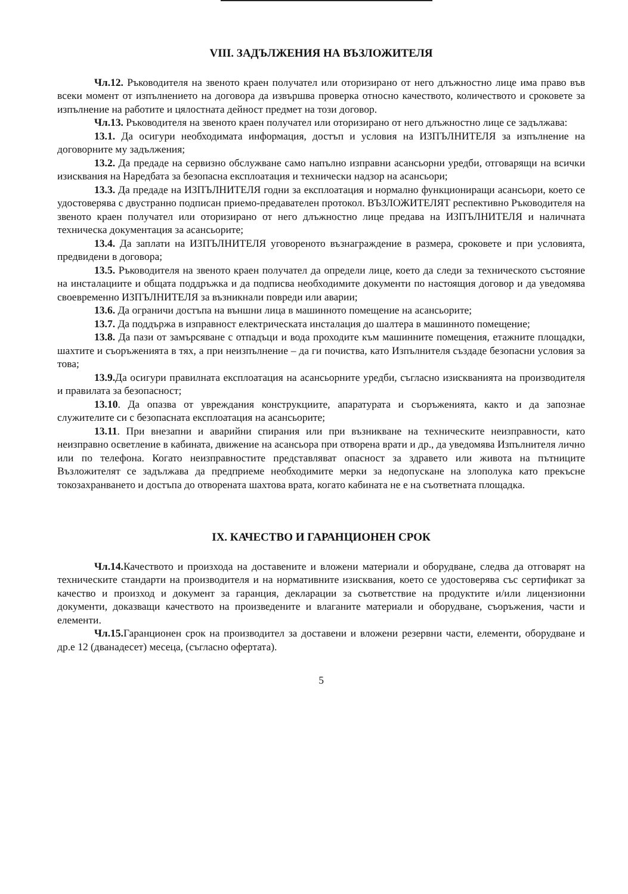VIII. ЗАДЪЛЖЕНИЯ НА ВЪЗЛОЖИТЕЛЯ
Чл.12. Ръководителя на звеното краен получател или оторизирано от него длъжностно лице има право във всеки момент от изпълнението на договора да извършва проверка относно качеството, количеството и сроковете за изпълнение на работите и цялостната дейност предмет на този договор.
Чл.13. Ръководителя на звеното краен получател или оторизирано от него длъжностно лице се задължава:
13.1. Да осигури необходимата информация, достъп и условия на ИЗПЪЛНИТЕЛЯ за изпълнение на договорните му задължения;
13.2. Да предаде на сервизно обслужване само напълно изправни асансьорни уредби, отговарящи на всички изисквания на Наредбата за безопасна експлоатация и технически надзор на асансьори;
13.3. Да предаде на ИЗПЪЛНИТЕЛЯ годни за експлоатация и нормално функциониращи асансьори, което се удостоверява с двустранно подписан приемо-предавателен протокол. ВЪЗЛОЖИТЕЛЯТ респективно Ръководителя на звеното краен получател или оторизирано от него длъжностно лице предава на ИЗПЪЛНИТЕЛЯ и наличната техническа документация за асансьорите;
13.4. Да заплати на ИЗПЪЛНИТЕЛЯ уговореното възнаграждение в размера, сроковете и при условията, предвидени в договора;
13.5. Ръководителя на звеното краен получател да определи лице, което да следи за техническото състояние на инсталациите и общата поддръжка и да подписва необходимите документи по настоящия договор и да уведомява своевременно ИЗПЪЛНИТЕЛЯ за възникнали повреди или аварии;
13.6. Да ограничи достъпа на външни лица в машинното помещение на асансьорите;
13.7. Да поддържа в изправност електрическата инсталация до шалтера в машинното помещение;
13.8. Да пази от замърсяване с отпадъци и вода проходите към машинните помещения, етажните площадки, шахтите и съоръженията в тях, а при неизпълнение – да ги почиства, като Изпълнителя създаде безопасни условия за това;
13.9. Да осигури правилната експлоатация на асансьорните уредби, съгласно изискванията на производителя и правилата за безопасност;
13.10. Да опазва от увреждания конструкциите, апаратурата и съоръженията, както и да запознае служителите си с безопасната експлоатация на асансьорите;
13.11. При внезапни и аварийни спирания или при възникване на техническите неизправности, като неизправно осветление в кабината, движение на асансьора при отворена врати и др., да уведомява Изпълнителя лично или по телефона. Когато неизправностите представляват опасност за здравето или живота на пътниците Възложителят се задължава да предприеме необходимите мерки за недопускане на злополука като прекъсне токозахранването и достъпа до отворената шахтова врата, когато кабината не е на съответната площадка.
IX. КАЧЕСТВО И ГАРАНЦИОНЕН СРОК
Чл.14. Качеството и произхода на доставените и вложени материали и оборудване, следва да отговарят на техническите стандарти на производителя и на нормативните изисквания, което се удостоверява със сертификат за качество и произход и документ за гаранция, декларации за съответствие на продуктите и/или лицензионни документи, доказващи качеството на произведените и влаганите материали и оборудване, съоръжения, части и елементи.
Чл.15. Гаранционен срок на производител за доставени и вложени резервни части, елементи, оборудване и др.е 12 (дванадесет) месеца, (съгласно офертата).
5